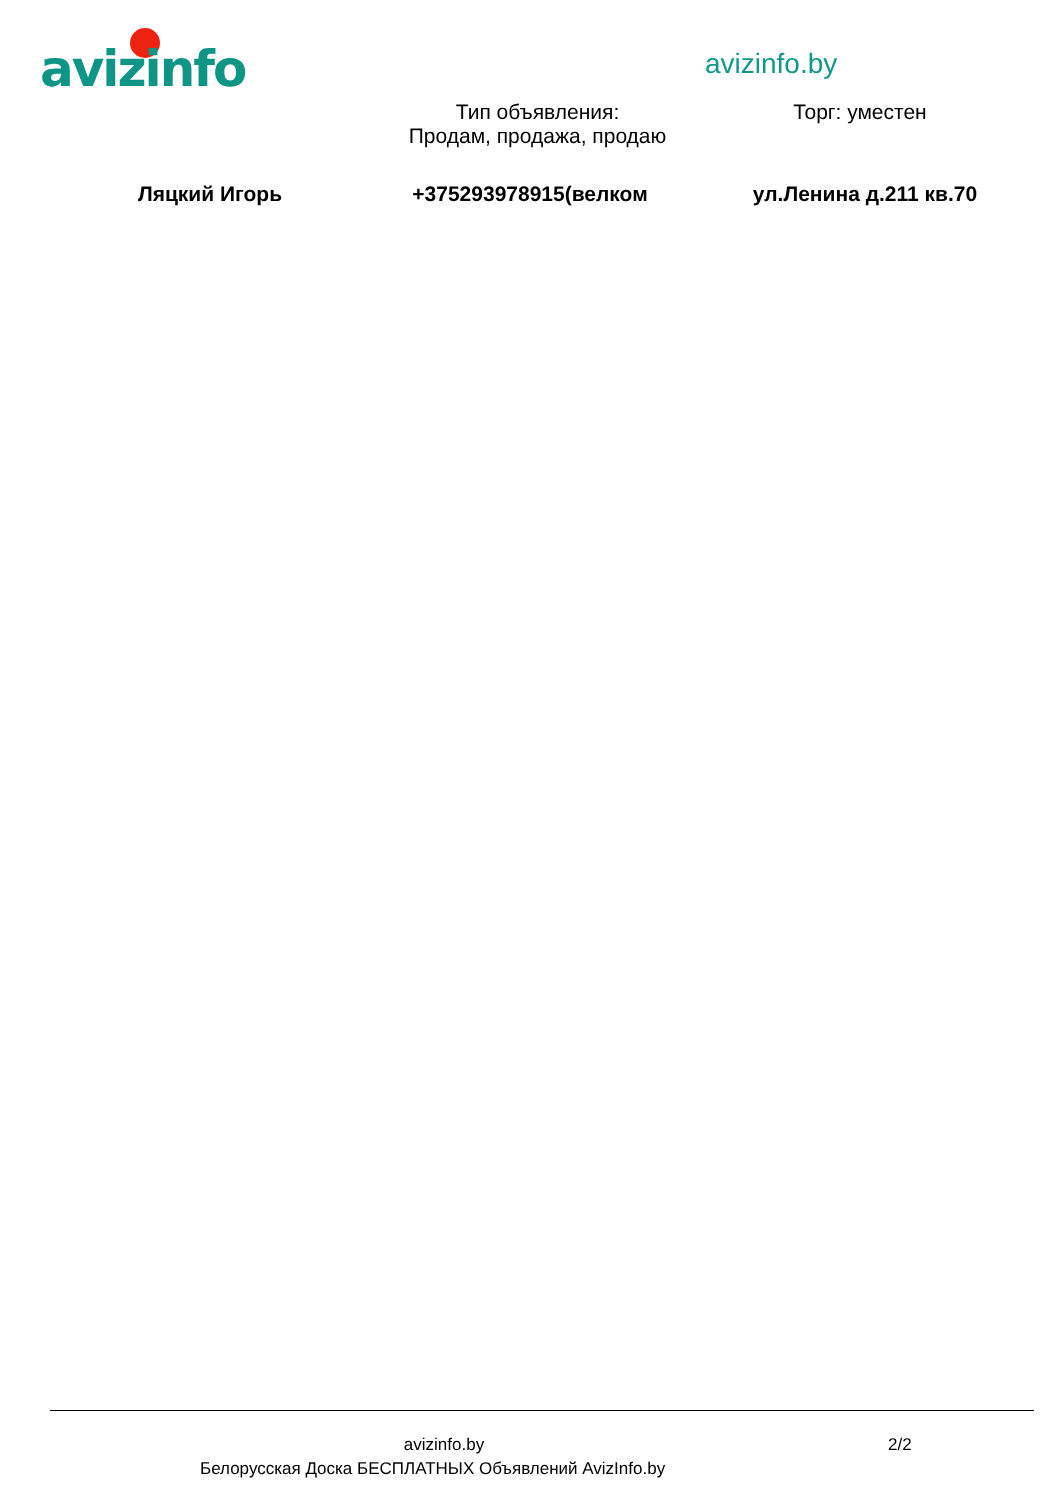avizinfo avizinfo.by
Тип объявления:
Продам, продажа, продаю
Торг: уместен
Ляцкий Игорь +375293978915(велком ул.Ленина д.211 кв.70
avizinfo.by 2/2
Белорусская Доска БЕСПЛАТНЫХ Объявлений AvizInfo.by